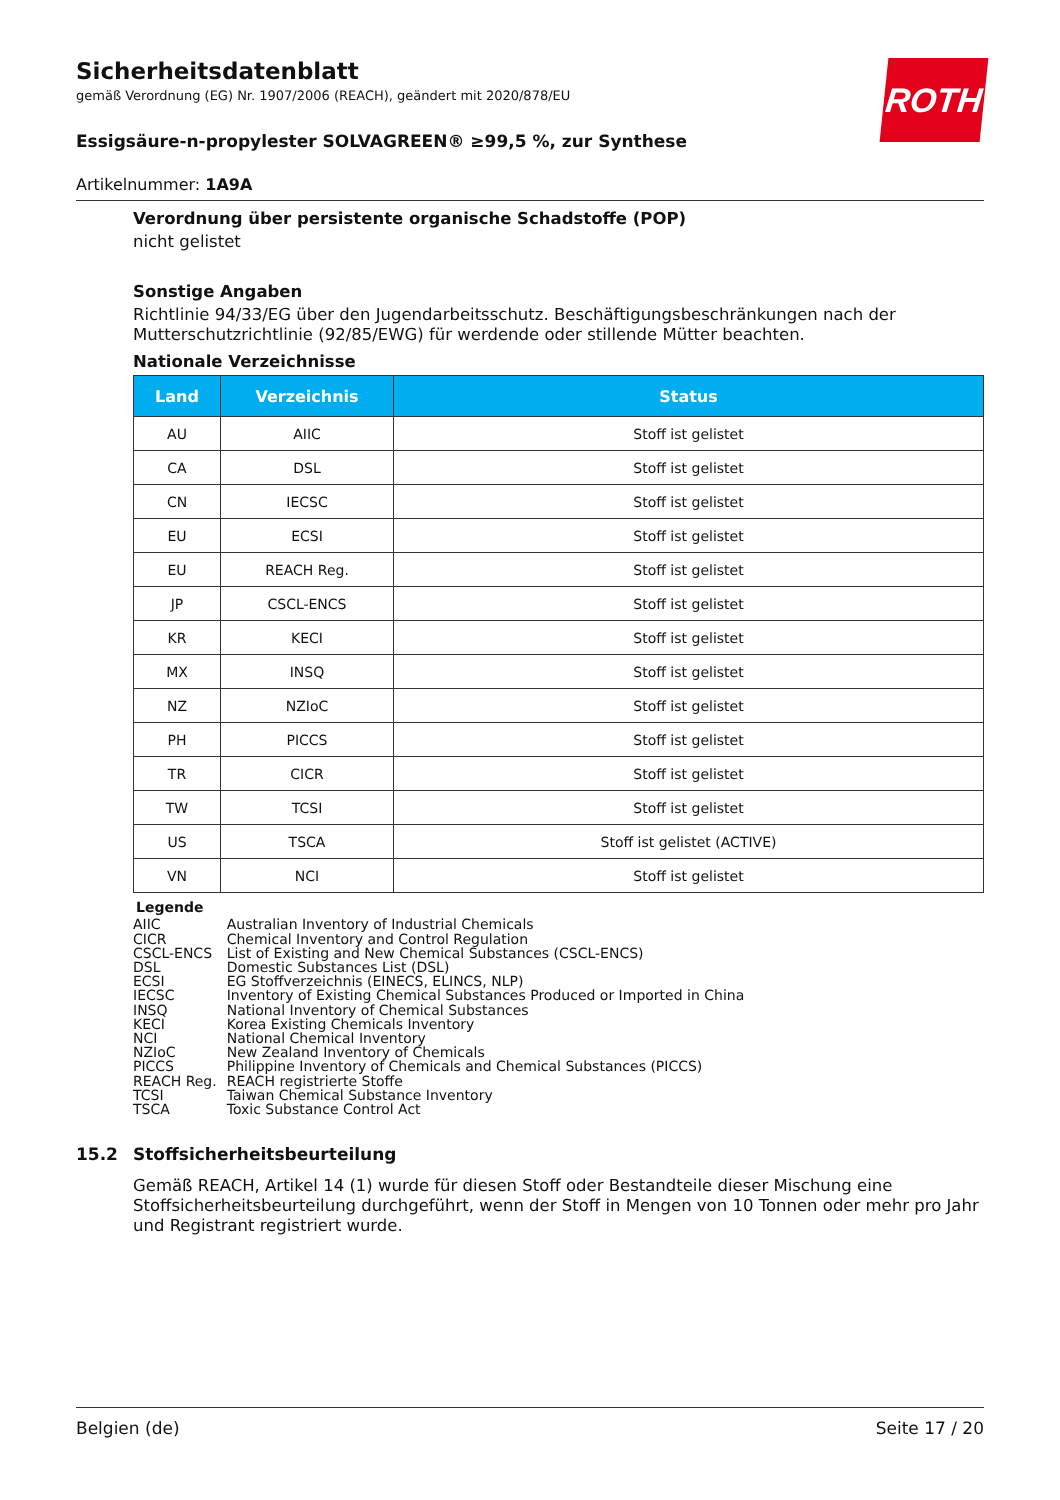ROTH
Sicherheitsdatenblatt
gemäß Verordnung (EG) Nr. 1907/2006 (REACH), geändert mit 2020/878/EU
Essigsäure-n-propylester SOLVAGREEN® ≥99,5 %, zur Synthese
Artikelnummer: 1A9A
Verordnung über persistente organische Schadstoffe (POP)
nicht gelistet
Sonstige Angaben
Richtlinie 94/33/EG über den Jugendarbeitsschutz. Beschäftigungsbeschränkungen nach der Mutterschutzrichtlinie (92/85/EWG) für werdende oder stillende Mütter beachten.
Nationale Verzeichnisse
| Land | Verzeichnis | Status |
| --- | --- | --- |
| AU | AIIC | Stoff ist gelistet |
| CA | DSL | Stoff ist gelistet |
| CN | IECSC | Stoff ist gelistet |
| EU | ECSI | Stoff ist gelistet |
| EU | REACH Reg. | Stoff ist gelistet |
| JP | CSCL-ENCS | Stoff ist gelistet |
| KR | KECI | Stoff ist gelistet |
| MX | INSQ | Stoff ist gelistet |
| NZ | NZIoC | Stoff ist gelistet |
| PH | PICCS | Stoff ist gelistet |
| TR | CICR | Stoff ist gelistet |
| TW | TCSI | Stoff ist gelistet |
| US | TSCA | Stoff ist gelistet (ACTIVE) |
| VN | NCI | Stoff ist gelistet |
Legende
| AIIC | Australian Inventory of Industrial Chemicals |
| CICR | Chemical Inventory and Control Regulation |
| CSCL-ENCS | List of Existing and New Chemical Substances (CSCL-ENCS) |
| DSL | Domestic Substances List (DSL) |
| ECSI | EG Stoffverzeichnis (EINECS, ELINCS, NLP) |
| IECSC | Inventory of Existing Chemical Substances Produced or Imported in China |
| INSQ | National Inventory of Chemical Substances |
| KECI | Korea Existing Chemicals Inventory |
| NCI | National Chemical Inventory |
| NZIoC | New Zealand Inventory of Chemicals |
| PICCS | Philippine Inventory of Chemicals and Chemical Substances (PICCS) |
| REACH Reg. | REACH registrierte Stoffe |
| TCSI | Taiwan Chemical Substance Inventory |
| TSCA | Toxic Substance Control Act |
15.2 Stoffsicherheitsbeurteilung
Gemäß REACH, Artikel 14 (1) wurde für diesen Stoff oder Bestandteile dieser Mischung eine Stoffsicherheitsbeurteilung durchgeführt, wenn der Stoff in Mengen von 10 Tonnen oder mehr pro Jahr und Registrant registriert wurde.
Belgien (de) Seite 17 / 20